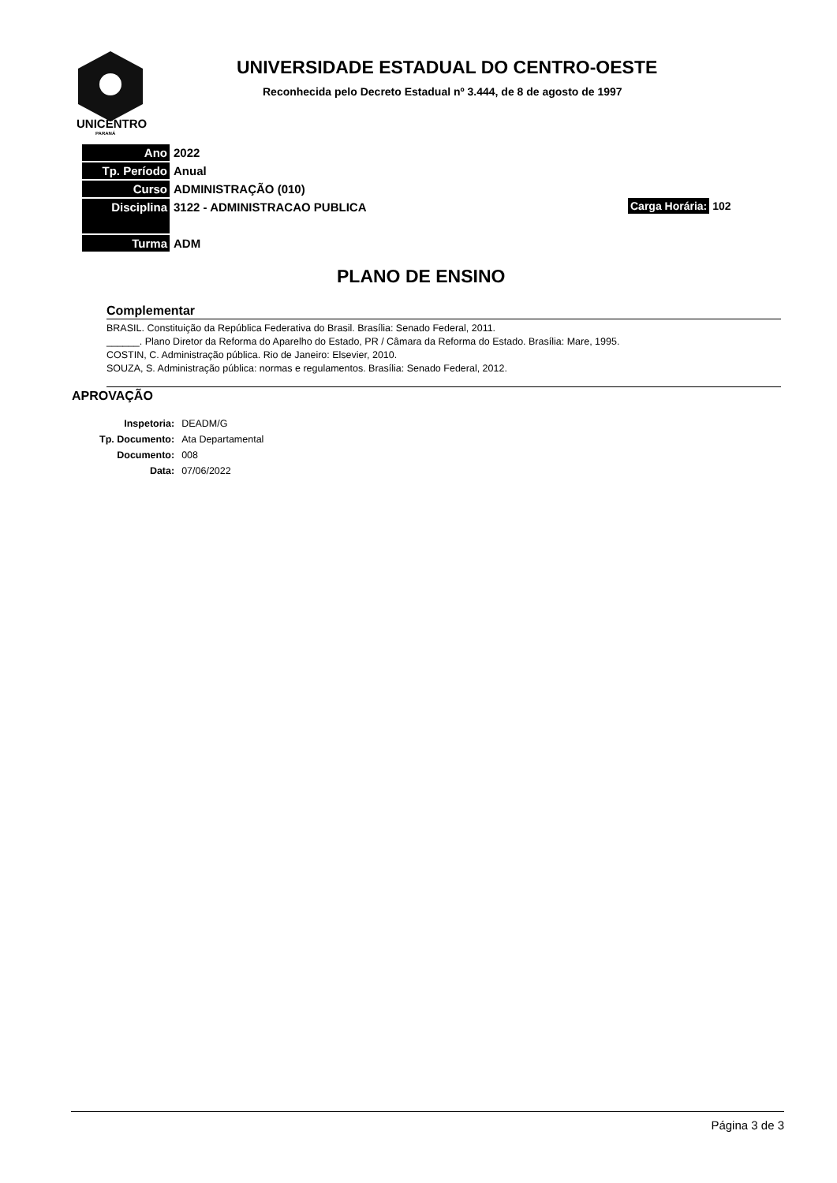UNICENTRO
PARANÁ
UNIVERSIDADE ESTADUAL DO CENTRO-OESTE
Reconhecida pelo Decreto Estadual nº 3.444, de 8 de agosto de 1997
| Ano | 2022 |
| Tp. Período | Anual |
| Curso | ADMINISTRAÇÃO (010) |
| Disciplina | 3122 - ADMINISTRACAO PUBLICA |
| Turma | ADM |
Carga Horária: 102
PLANO DE ENSINO
Complementar
BRASIL. Constituição da República Federativa do Brasil. Brasília: Senado Federal, 2011.
______. Plano Diretor da Reforma do Aparelho do Estado, PR / Câmara da Reforma do Estado. Brasília: Mare, 1995.
COSTIN, C. Administração pública. Rio de Janeiro: Elsevier, 2010.
SOUZA, S. Administração pública: normas e regulamentos. Brasília: Senado Federal, 2012.
APROVAÇÃO
| Inspetoria: | DEADM/G |
| Tp. Documento: | Ata Departamental |
| Documento: | 008 |
| Data: | 07/06/2022 |
Página 3 de 3